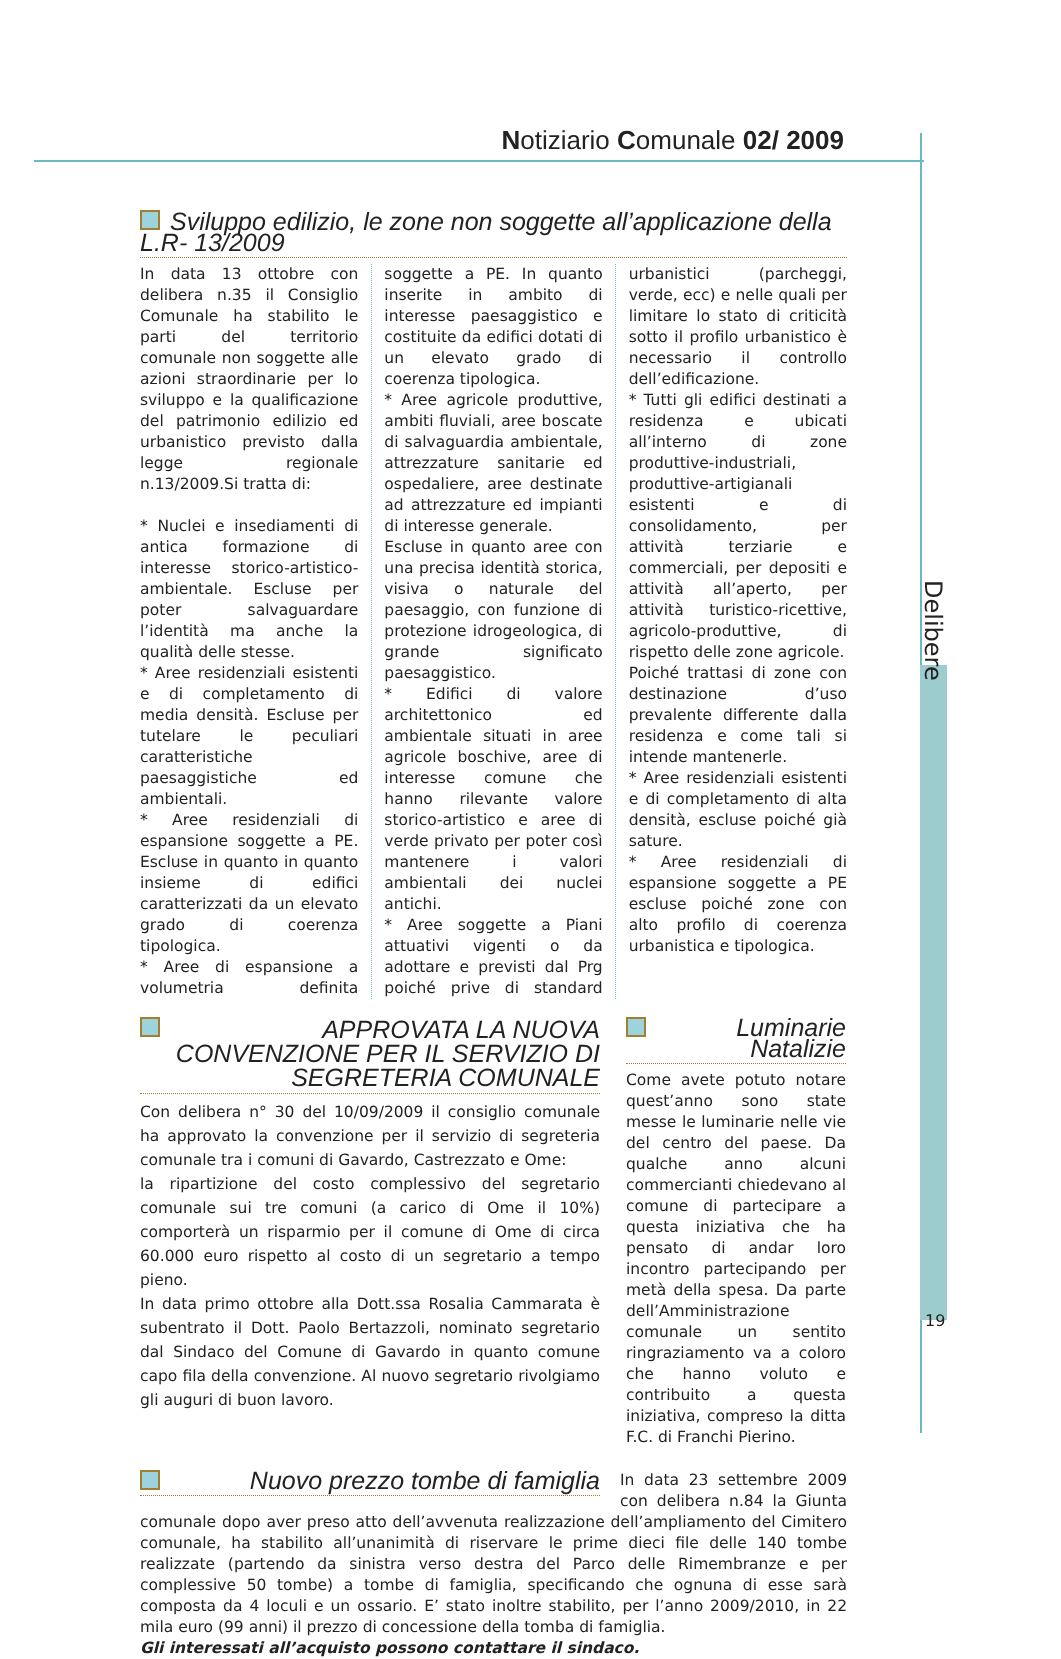Notiziario Comunale 02/ 2009
Delibere
19
Sviluppo edilizio, le zone non soggette all’applicazione della L.R- 13/2009
In data 13 ottobre con delibera n.35 il Consiglio Comunale ha stabilito le parti del territorio comunale non soggette alle azioni straordinarie per lo sviluppo e la qualificazione del patrimonio edilizio ed urbanistico previsto dalla legge regionale n.13/2009.Si tratta di:
* Nuclei e insediamenti di antica formazione di interesse storico-artistico-ambientale. Escluse per poter salvaguardare l’identità ma anche la qualità delle stesse.
* Aree residenziali esistenti e di completamento di media densità. Escluse per tutelare le peculiari caratteristiche paesaggistiche ed ambientali.
* Aree residenziali di espansione soggette a PE. Escluse in quanto in quanto insieme di edifici caratterizzati da un elevato grado di coerenza tipologica.
* Aree di espansione a volumetria definita soggette a PE. In quanto inserite in ambito di interesse paesaggistico e costituite da edifici dotati di un elevato grado di coerenza tipologica.
* Aree agricole produttive, ambiti fluviali, aree boscate di salvaguardia ambientale, attrezzature sanitarie ed ospedaliere, aree destinate ad attrezzature ed impianti di interesse generale.
Escluse in quanto aree con una precisa identità storica, visiva o naturale del paesaggio, con funzione di protezione idrogeologica, di grande significato paesaggistico.
* Edifici di valore architettonico ed ambientale situati in aree agricole boschive, aree di interesse comune che hanno rilevante valore storico-artistico e aree di verde privato per poter così mantenere i valori ambientali dei nuclei antichi.
* Aree soggette a Piani attuativi vigenti o da adottare e previsti dal Prg poiché prive di standard urbanistici (parcheggi, verde, ecc) e nelle quali per limitare lo stato di criticità sotto il profilo urbanistico è necessario il controllo dell’edificazione.
* Tutti gli edifici destinati a residenza e ubicati all’interno di zone produttive-industriali, produttive-artigianali esistenti e di consolidamento, per attività terziarie e commerciali, per depositi e attività all’aperto, per attività turistico-ricettive, agricolo-produttive, di rispetto delle zone agricole.
Poiché trattasi di zone con destinazione d’uso prevalente differente dalla residenza e come tali si intende mantenerle.
* Aree residenziali esistenti e di completamento di alta densità, escluse poiché già sature.
* Aree residenziali di espansione soggette a PE escluse poiché zone con alto profilo di coerenza urbanistica e tipologica.
APPROVATA LA NUOVA CONVENZIONE PER IL SERVIZIO DI SEGRETERIA COMUNALE
Con delibera n° 30 del 10/09/2009 il consiglio comunale ha approvato la convenzione per il servizio di segreteria comunale tra i comuni di Gavardo, Castrezzato e Ome:
la ripartizione del costo complessivo del segretario comunale sui tre comuni (a carico di Ome il 10%) comporterà un risparmio per il comune di Ome di circa 60.000 euro rispetto al costo di un segretario a tempo pieno.
In data primo ottobre alla Dott.ssa Rosalia Cammarata è subentrato il Dott. Paolo Bertazzoli, nominato segretario dal Sindaco del Comune di Gavardo in quanto comune capo fila della convenzione. Al nuovo segretario rivolgiamo gli auguri di buon lavoro.
Luminarie Natalizie
Come avete potuto notare quest’anno sono state messe le luminarie nelle vie del centro del paese. Da qualche anno alcuni commercianti chiedevano al comune di partecipare a questa iniziativa che ha pensato di andar loro incontro partecipando per metà della spesa. Da parte dell’Amministrazione comunale un sentito ringraziamento va a coloro che hanno voluto e contribuito a questa iniziativa, compreso la ditta F.C. di Franchi Pierino.
Nuovo prezzo tombe di famiglia
In data 23 settembre 2009 con delibera n.84 la Giunta comunale dopo aver preso atto dell’avvenuta realizzazione dell’ampliamento del Cimitero comunale, ha stabilito all’unanimità di riservare le prime dieci file delle 140 tombe realizzate (partendo da sinistra verso destra del Parco delle Rimembranze e per complessive 50 tombe) a tombe di famiglia, specificando che ognuna di esse sarà composta da 4 loculi e un ossario. E’ stato inoltre stabilito, per l’anno 2009/2010, in 22 mila euro (99 anni) il prezzo di concessione della tomba di famiglia.
Gli interessati all’acquisto possono contattare il sindaco.